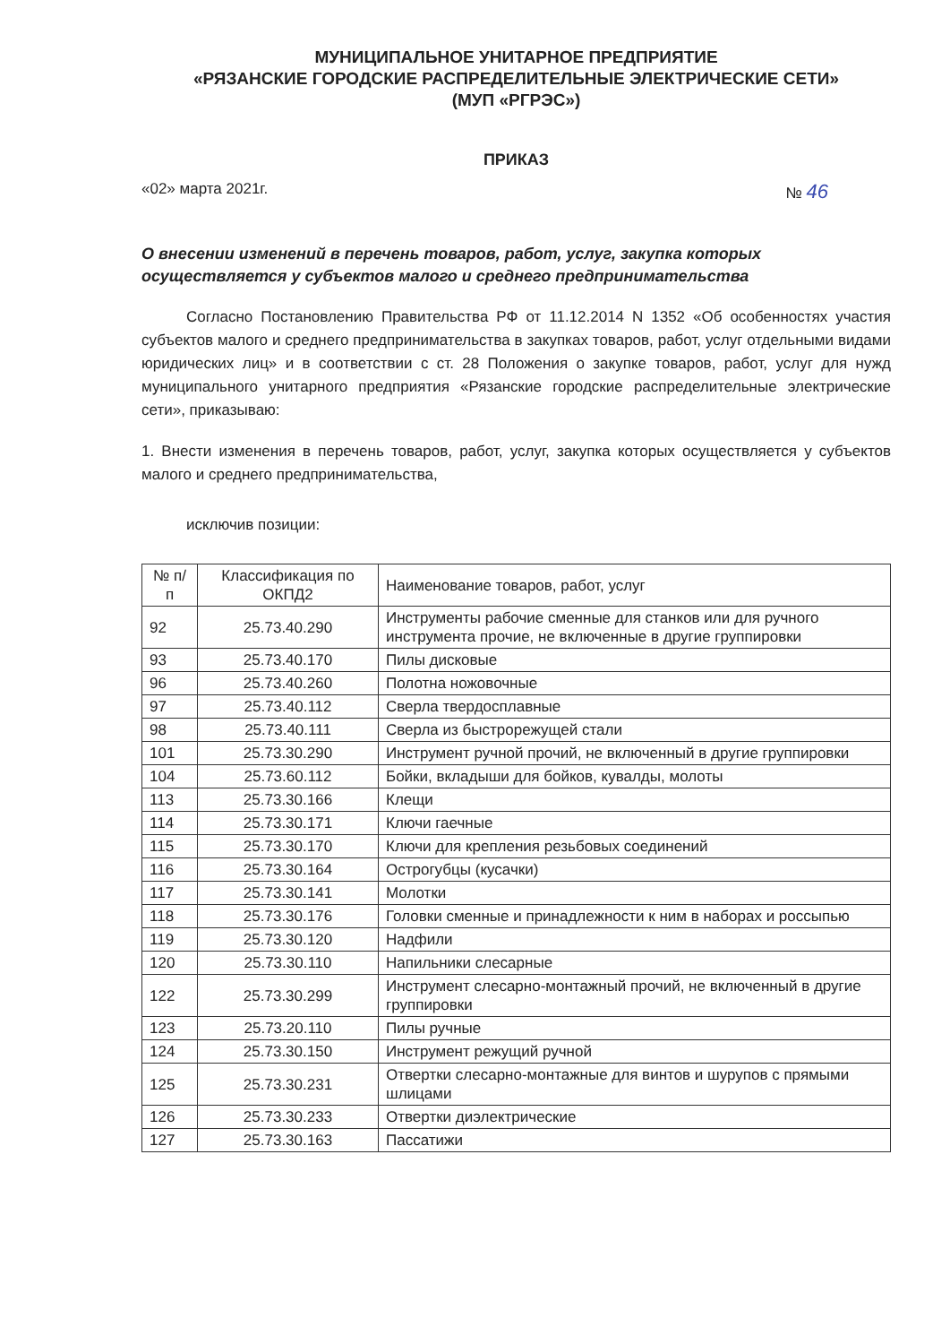МУНИЦИПАЛЬНОЕ УНИТАРНОЕ ПРЕДПРИЯТИЕ
«РЯЗАНСКИЕ ГОРОДСКИЕ РАСПРЕДЕЛИТЕЛЬНЫЕ ЭЛЕКТРИЧЕСКИЕ СЕТИ»
(МУП «РГРЭС»)
ПРИКАЗ
«02» марта 2021г. № 46
О внесении изменений в перечень товаров, работ, услуг, закупка которых осуществляется у субъектов малого и среднего предпринимательства
Согласно Постановлению Правительства РФ от 11.12.2014 N 1352 «Об особенностях участия субъектов малого и среднего предпринимательства в закупках товаров, работ, услуг отдельными видами юридических лиц» и в соответствии с ст. 28 Положения о закупке товаров, работ, услуг для нужд муниципального унитарного предприятия «Рязанские городские распределительные электрические сети», приказываю:
1. Внести изменения в перечень товаров, работ, услуг, закупка которых осуществляется у субъектов малого и среднего предпринимательства,
исключив позиции:
| № п/п | Классификация по ОКПД2 | Наименование товаров, работ, услуг |
| --- | --- | --- |
| 92 | 25.73.40.290 | Инструменты рабочие сменные для станков или для ручного инструмента прочие, не включенные в другие группировки |
| 93 | 25.73.40.170 | Пилы дисковые |
| 96 | 25.73.40.260 | Полотна ножовочные |
| 97 | 25.73.40.112 | Сверла твердосплавные |
| 98 | 25.73.40.111 | Сверла из быстрорежущей стали |
| 101 | 25.73.30.290 | Инструмент ручной прочий, не включенный в другие группировки |
| 104 | 25.73.60.112 | Бойки, вкладыши для бойков, кувалды, молоты |
| 113 | 25.73.30.166 | Клещи |
| 114 | 25.73.30.171 | Ключи гаечные |
| 115 | 25.73.30.170 | Ключи для крепления резьбовых соединений |
| 116 | 25.73.30.164 | Острогубцы (кусачки) |
| 117 | 25.73.30.141 | Молотки |
| 118 | 25.73.30.176 | Головки сменные и принадлежности к ним в наборах и россыпью |
| 119 | 25.73.30.120 | Надфили |
| 120 | 25.73.30.110 | Напильники слесарные |
| 122 | 25.73.30.299 | Инструмент слесарно-монтажный прочий, не включенный в другие группировки |
| 123 | 25.73.20.110 | Пилы ручные |
| 124 | 25.73.30.150 | Инструмент режущий ручной |
| 125 | 25.73.30.231 | Отвертки слесарно-монтажные для винтов и шурупов с прямыми шлицами |
| 126 | 25.73.30.233 | Отвертки диэлектрические |
| 127 | 25.73.30.163 | Пассатижи |